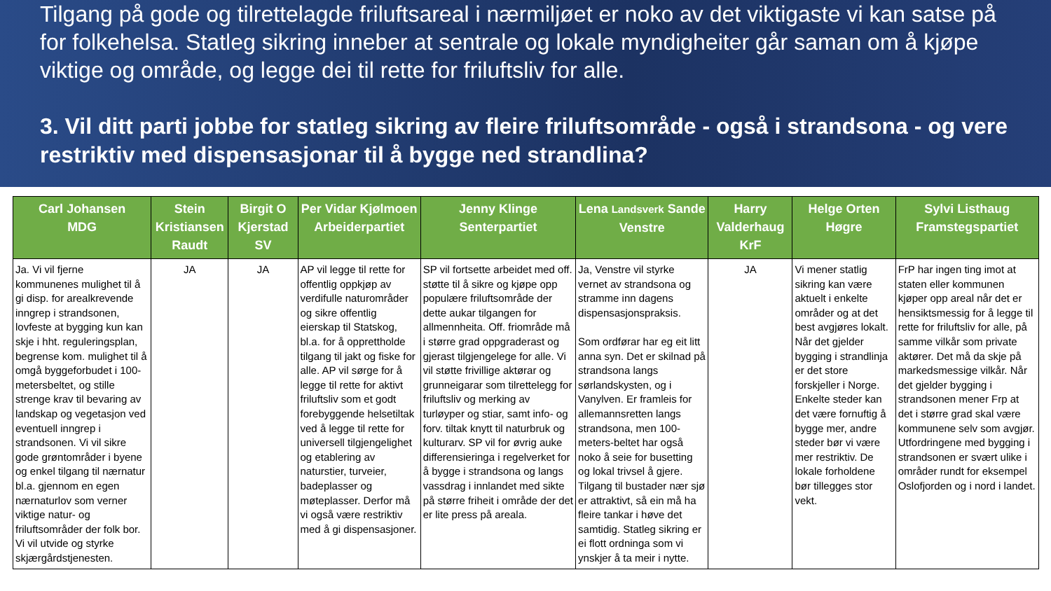Tilgang på gode og tilrettelagde friluftsareal i nærmiljøet er noko av det viktigaste vi kan satse på for folkehelsa. Statleg sikring inneber at sentrale og lokale myndigheiter går saman om å kjøpe viktige og område, og legge dei til rette for friluftsliv for alle.
3. Vil ditt parti jobbe for statleg sikring av fleire friluftsområde - også i strandsona - og vere restriktiv med dispensasjonar til å bygge ned strandlina?
| Carl Johansen MDG | Stein Kristiansen Raudt | Birgit O Kjerstad SV | Per Vidar Kjølmoen Arbeiderpartiet | Jenny Klinge Senterpartiet | Lena Landsverk Sande Venstre | Harry Valderhaug KrF | Helge Orten Høgre | Sylvi Listhaug Framstegspartiet |
| --- | --- | --- | --- | --- | --- | --- | --- | --- |
| Ja. Vi vil fjerne kommunenes mulighet til å gi disp. for arealkrevende inngrep i strandsonen, lovfeste at bygging kun kan skje i hht. reguleringsplan, begrense kom. mulighet til å omgå byggeforbudet i 100-metersbeltet, og stille strenge krav til bevaring av landskap og vegetasjon ved eventuell inngrep i strandsonen. Vi vil sikre gode grøntområder i byene og enkel tilgang til nærnatur bl.a. gjennom en egen nærnaturlov som verner viktige natur- og friluftsområder der folk bor. Vi vil utvide og styrke skjærgårdstjenesten. | JA | JA | AP vil legge til rette for offentlig oppkjøp av verdifulle naturområder og sikre offentlig eierskap til Statskog, bl.a. for å opprettholde tilgang til jakt og fiske for alle. AP vil sørge for å legge til rette for aktivt friluftsliv som et godt forebyggende helsetiltak ved å legge til rette for universell tilgjengelighet og etablering av naturstier, turveier, badeplasser og møteplasser. Derfor må vi også være restriktiv med å gi dispensasjoner. | SP vil fortsette arbeidet med off. støtte til å sikre og kjøpe opp populære friluftsområde der dette aukar tilgangen for allmennheita. Off. friområde må i større grad oppgraderast og gjerast tilgjengelege for alle. Vi vil støtte frivillige aktørar og grunneigarar som tilrettelegg for friluftsliv og merking av turløyper og stiar, samt info- og forv. tiltak knytt til naturbruk og kulturarv. SP vil for øvrig auke differensieringa i regelverket for å bygge i strandsona og langs vassdrag i innlandet med sikte på større friheit i område der det er lite press på areala. | Ja, Venstre vil styrke vernet av strandsona og stramme inn dagens dispensasjonspraksis. Som ordførar har eg eit litt anna syn. Det er skilnad på strandsona langs sørlandskysten, og i Vanylven. Er framleis for allemannsretten langs strandsona, men 100-meters-beltet har også noko å seie for busetting og lokal trivsel å gjere. Tilgang til bustader nær sjø er attraktivt, så ein må ha fleire tankar i høve det samtidig. Statleg sikring er ei flott ordninga som vi ynskjer å ta meir i nytte. | JA | Vi mener statlig sikring kan være aktuelt i enkelte områder og at det best avgjøres lokalt. Når det gjelder bygging i strandlinja er det store forskjeller i Norge. Enkelte steder kan det være fornuftig å bygge mer, andre steder bør vi være mer restriktiv. De lokale forholdene bør tillegges stor vekt. | FrP har ingen ting imot at staten eller kommunen kjøper opp areal når det er hensiktsmessig for å legge til rette for friluftsliv for alle, på samme vilkår som private aktører. Det må da skje på markedsmessige vilkår. Når det gjelder bygging i strandsonen mener Frp at det i større grad skal være kommunene selv som avgjør. Utfordringene med bygging i strandsonen er svært ulike i områder rundt for eksempel Oslofjorden og i nord i landet. |